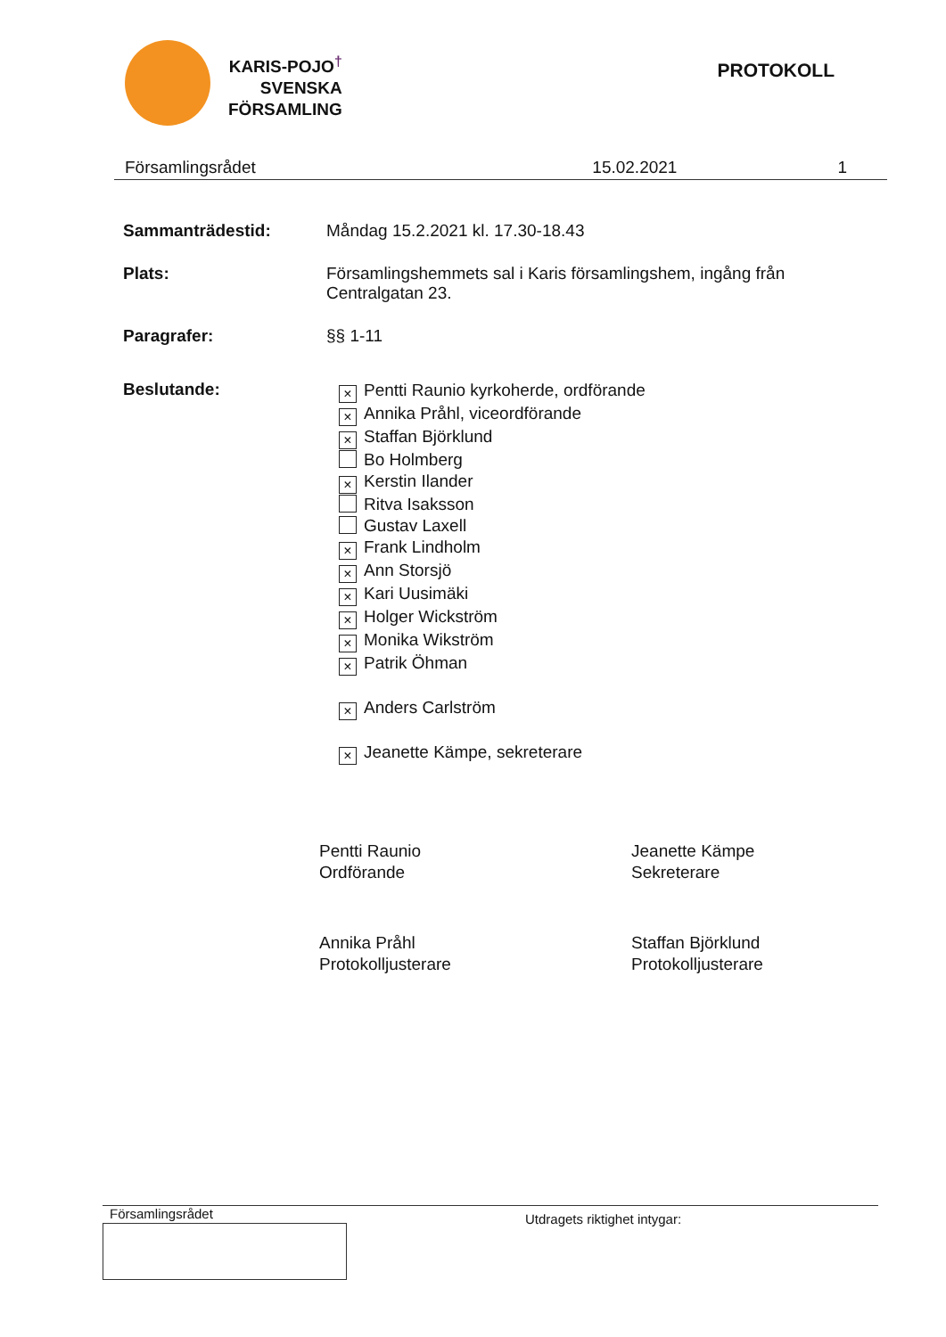KARIS-POJO<sup>†</sup>
SVENSKA
FÖRSAMLING
PROTOKOLL
Församlingsrådet 15.02.2021 1
Sammanträdestid: Måndag 15.2.2021 kl. 17.30-18.43
Plats: Församlingshemmets sal i Karis församlingshem, ingång från Centralgatan 23.
Paragrafer: §§ 1-11
Beslutande:
× Pentti Raunio kyrkoherde, ordförande
× Annika Pråhl, viceordförande
× Staffan Björklund
Bo Holmberg
× Kerstin Ilander
Ritva Isaksson
Gustav Laxell
× Frank Lindholm
× Ann Storsjö
× Kari Uusimäki
× Holger Wickström
× Monika Wikström
× Patrik Öhman
× Anders Carlström
× Jeanette Kämpe, sekreterare
Pentti Raunio
Ordförande
Jeanette Kämpe
Sekreterare
Annika Pråhl
Protokolljusterare
Staffan Björklund
Protokolljusterare
Församlingsrådet
Utdragets riktighet intygar: